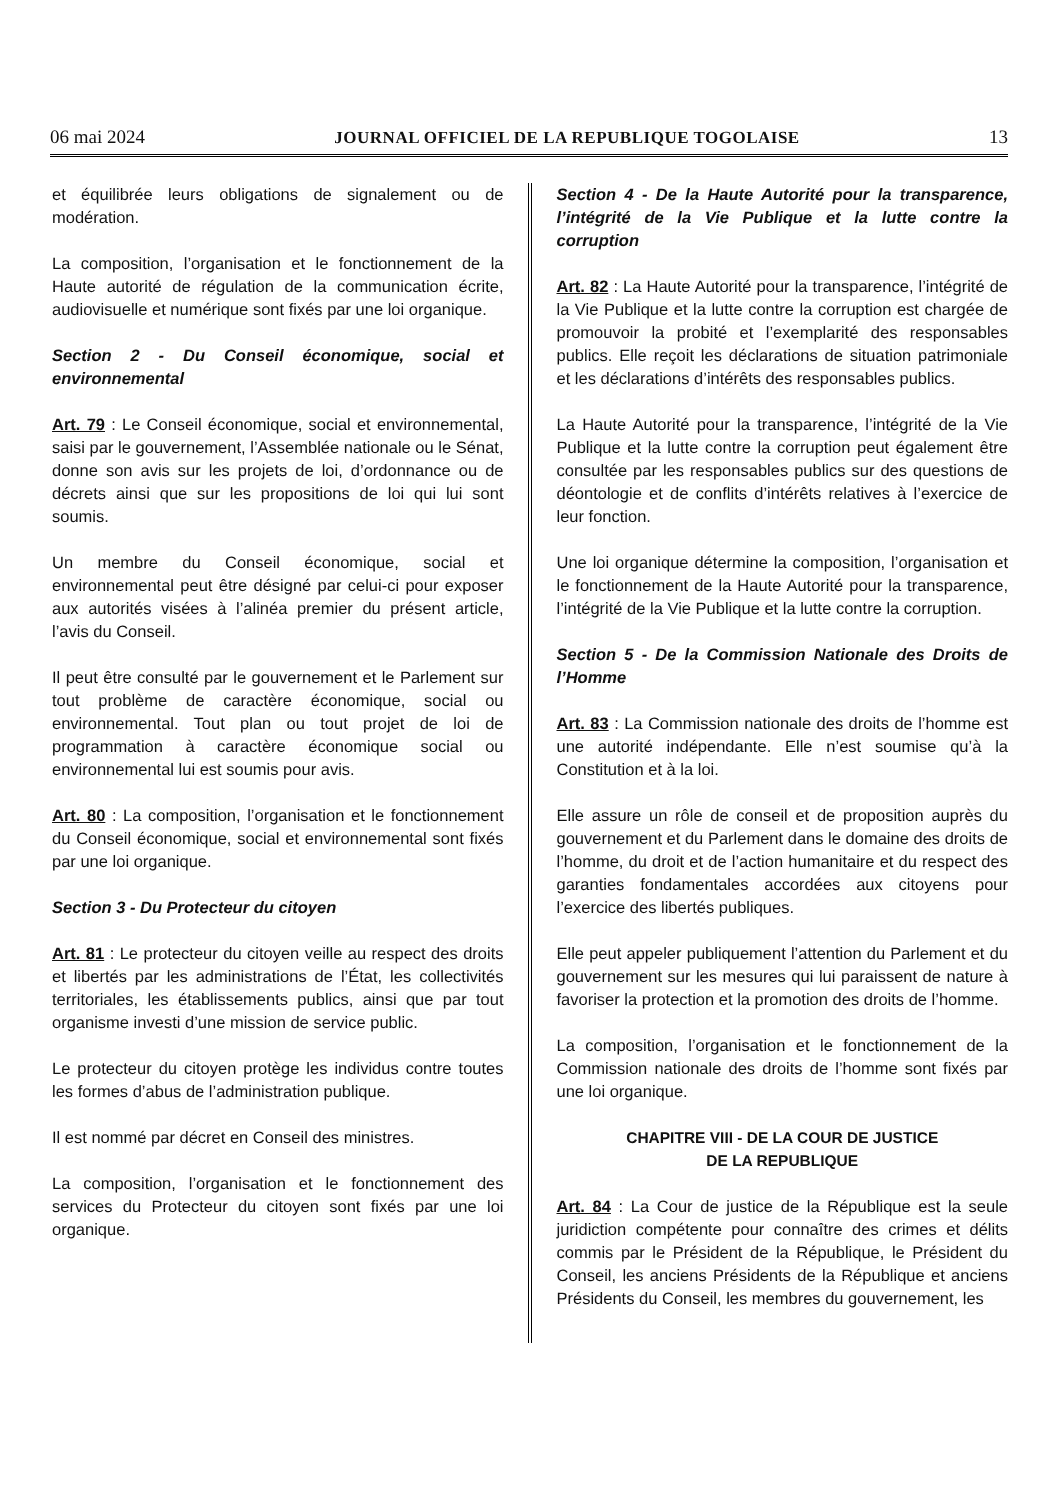06 mai 2024 JOURNAL OFFICIEL DE LA REPUBLIQUE TOGOLAISE 13
et équilibrée leurs obligations de signalement ou de modération.
La composition, l’organisation et le fonctionnement de la Haute autorité de régulation de la communication écrite, audiovisuelle et numérique sont fixés par une loi organique.
Section 2 - Du Conseil économique, social et environnemental
Art. 79 : Le Conseil économique, social et environnemental, saisi par le gouvernement, l’Assemblée nationale ou le Sénat, donne son avis sur les projets de loi, d’ordonnance ou de décrets ainsi que sur les propositions de loi qui lui sont soumis.
Un membre du Conseil économique, social et environnemental peut être désigné par celui-ci pour exposer aux autorités visées à l’alinéa premier du présent article, l’avis du Conseil.
Il peut être consulté par le gouvernement et le Parlement sur tout problème de caractère économique, social ou environnemental. Tout plan ou tout projet de loi de programmation à caractère économique social ou environnemental lui est soumis pour avis.
Art. 80 : La composition, l’organisation et le fonctionnement du Conseil économique, social et environnemental sont fixés par une loi organique.
Section 3 - Du Protecteur du citoyen
Art. 81 : Le protecteur du citoyen veille au respect des droits et libertés par les administrations de l’État, les collectivités territoriales, les établissements publics, ainsi que par tout organisme investi d’une mission de service public.
Le protecteur du citoyen protège les individus contre toutes les formes d’abus de l’administration publique.
Il est nommé par décret en Conseil des ministres.
La composition, l’organisation et le fonctionnement des services du Protecteur du citoyen sont fixés par une loi organique.
Section 4 - De la Haute Autorité pour la transparence, l’intégrité de la Vie Publique et la lutte contre la corruption
Art. 82 : La Haute Autorité pour la transparence, l’intégrité de la Vie Publique et la lutte contre la corruption est chargée de promouvoir la probité et l’exemplarité des responsables publics. Elle reçoit les déclarations de situation patrimoniale et les déclarations d’intérêts des responsables publics.
La Haute Autorité pour la transparence, l’intégrité de la Vie Publique et la lutte contre la corruption peut également être consultée par les responsables publics sur des questions de déontologie et de conflits d’intérêts relatives à l’exercice de leur fonction.
Une loi organique détermine la composition, l’organisation et le fonctionnement de la Haute Autorité pour la transparence, l’intégrité de la Vie Publique et la lutte contre la corruption.
Section 5 - De la Commission Nationale des Droits de l’Homme
Art. 83 : La Commission nationale des droits de l’homme est une autorité indépendante. Elle n’est soumise qu’à la Constitution et à la loi.
Elle assure un rôle de conseil et de proposition auprès du gouvernement et du Parlement dans le domaine des droits de l’homme, du droit et de l’action humanitaire et du respect des garanties fondamentales accordées aux citoyens pour l’exercice des libertés publiques.
Elle peut appeler publiquement l’attention du Parlement et du gouvernement sur les mesures qui lui paraissent de nature à favoriser la protection et la promotion des droits de l’homme.
La composition, l’organisation et le fonctionnement de la Commission nationale des droits de l’homme sont fixés par une loi organique.
CHAPITRE VIII - DE LA COUR DE JUSTICE
DE LA REPUBLIQUE
Art. 84 : La Cour de justice de la République est la seule juridiction compétente pour connaître des crimes et délits commis par le Président de la République, le Président du Conseil, les anciens Présidents de la République et anciens Présidents du Conseil, les membres du gouvernement, les